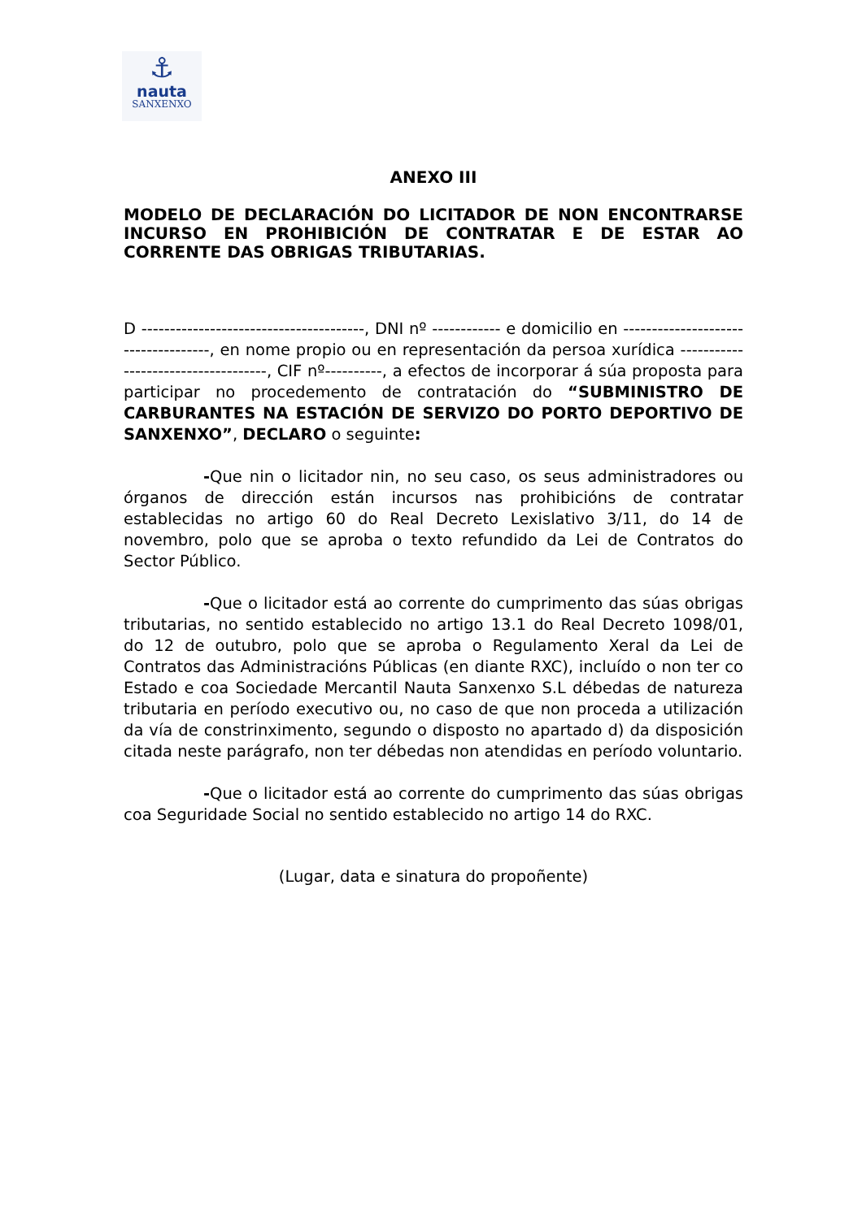⚓
nauta
SANXENXO
ANEXO III
MODELO DE DECLARACIÓN DO LICITADOR DE NON ENCONTRARSE INCURSO EN PROHIBICIÓN DE CONTRATAR E DE ESTAR AO CORRENTE DAS OBRIGAS TRIBUTARIAS.
D ---------------------------------------, DNI nº ------------ e domicilio en ------------------------------------, en nome propio ou en representación da persoa xurídica ------------------------------------, CIF nº----------, a efectos de incorporar á súa proposta para participar no procedemento de contratación do “SUBMINISTRO DE CARBURANTES NA ESTACIÓN DE SERVIZO DO PORTO DEPORTIVO DE SANXENXO”, DECLARO o seguinte:
-Que nin o licitador nin, no seu caso, os seus administradores ou órganos de dirección están incursos nas prohibicións de contratar establecidas no artigo 60 do Real Decreto Lexislativo 3/11, do 14 de novembro, polo que se aproba o texto refundido da Lei de Contratos do Sector Público.
-Que o licitador está ao corrente do cumprimento das súas obrigas tributarias, no sentido establecido no artigo 13.1 do Real Decreto 1098/01, do 12 de outubro, polo que se aproba o Regulamento Xeral da Lei de Contratos das Administracións Públicas (en diante RXC), incluído o non ter co Estado e coa Sociedade Mercantil Nauta Sanxenxo S.L débedas de natureza tributaria en período executivo ou, no caso de que non proceda a utilización da vía de constrinximento, segundo o disposto no apartado d) da disposición citada neste parágrafo, non ter débedas non atendidas en período voluntario.
-Que o licitador está ao corrente do cumprimento das súas obrigas coa Seguridade Social no sentido establecido no artigo 14 do RXC.
(Lugar, data e sinatura do propoñente)